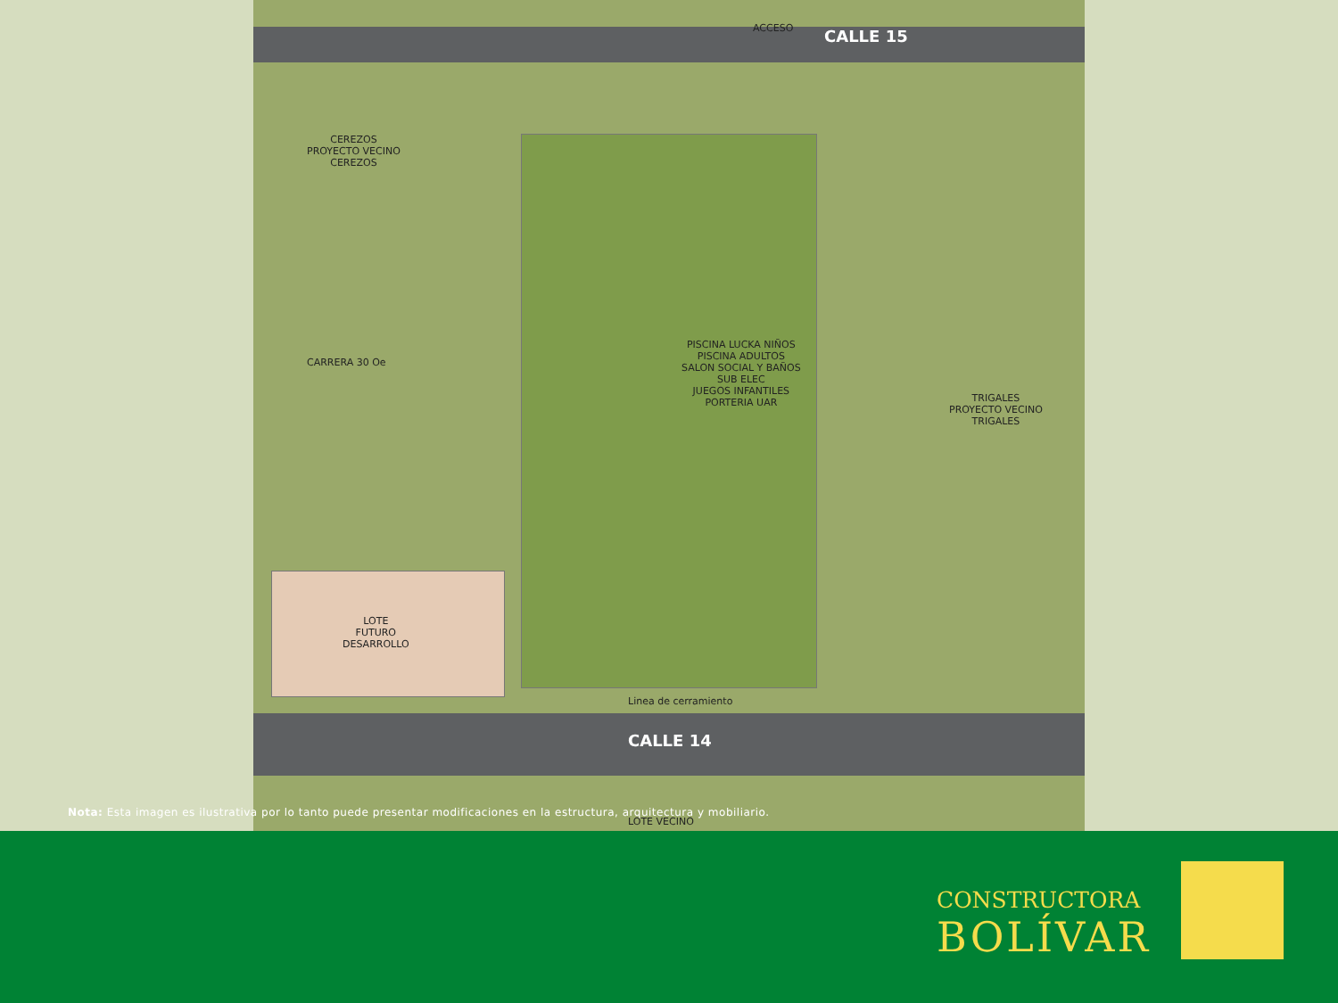CALLE 15
ACCESO
CEREZOS
PROYECTO VECINO
CEREZOS
CARRERA 30 Oe
PISCINA LUCKA NIÑOS
PISCINA ADULTOS
SALON SOCIAL Y BAÑOS
SUB ELEC
JUEGOS INFANTILES
PORTERIA UAR
TRIGALES
PROYECTO VECINO
TRIGALES
LOTE
FUTURO
DESARROLLO
Linea de cerramiento
CALLE 14
LOTE VECINO
Nota: Esta imagen es ilustrativa por lo tanto puede presentar modificaciones en la estructura, arquitectura y mobiliario.
CONSTRUCTORA
BOLÍVAR